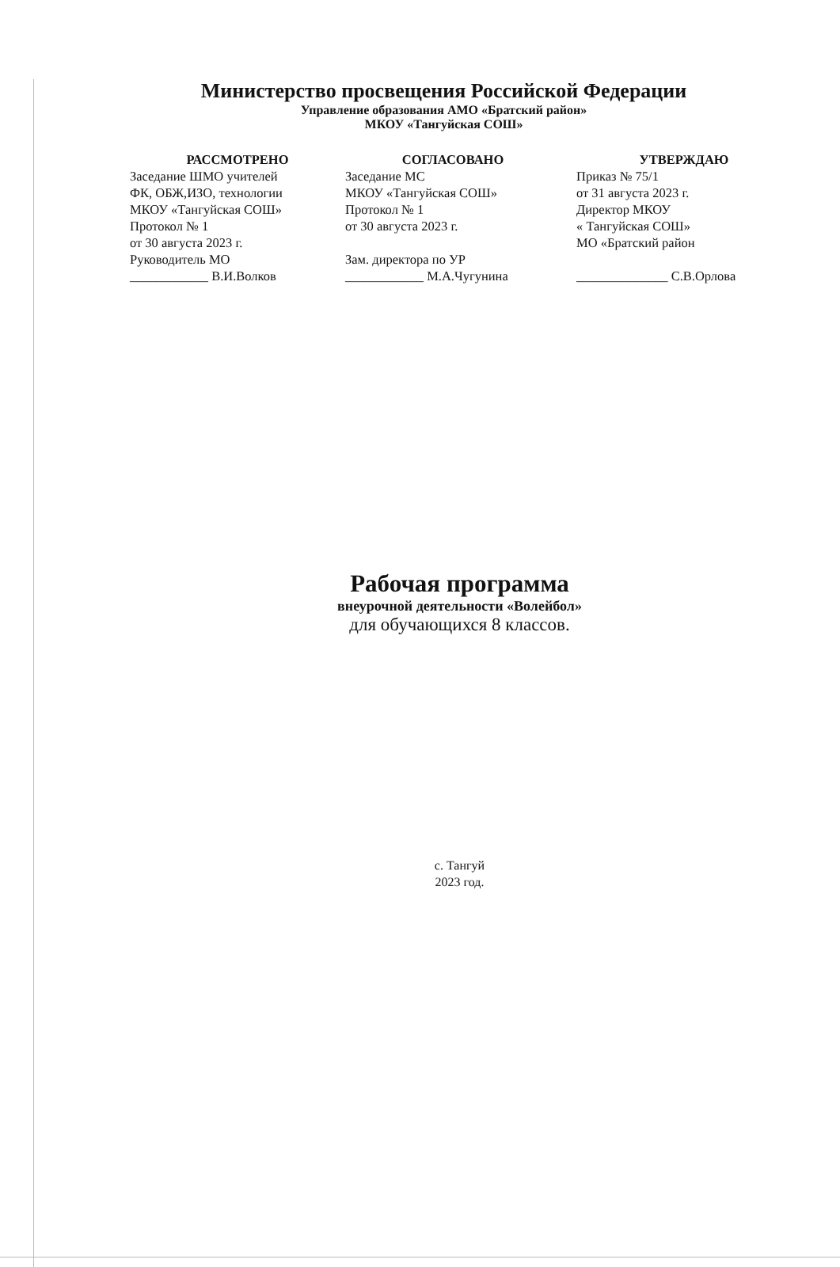Министерство просвещения Российской Федерации
Управление образования АМО «Братский район»
МКОУ «Тангуйская СОШ»
РАССМОТРЕНО
Заседание ШМО учителей
ФК, ОБЖ,ИЗО, технологии
МКОУ «Тангуйская СОШ»
Протокол № 1
от 30 августа 2023 г.
Руководитель МО
____________ В.И.Волков
СОГЛАСОВАНО
Заседание МС
МКОУ «Тангуйская СОШ»
Протокол № 1
от 30 августа 2023 г.
Зам. директора по УР
____________ М.А.Чугунина
УТВЕРЖДАЮ
Приказ № 75/1
от 31 августа 2023 г.
Директор МКОУ
« Тангуйская СОШ»
МО «Братский район
______________ С.В.Орлова
Рабочая программа
внеурочной деятельности «Волейбол»
для обучающихся 8 классов.
с. Тангуй
2023 год.